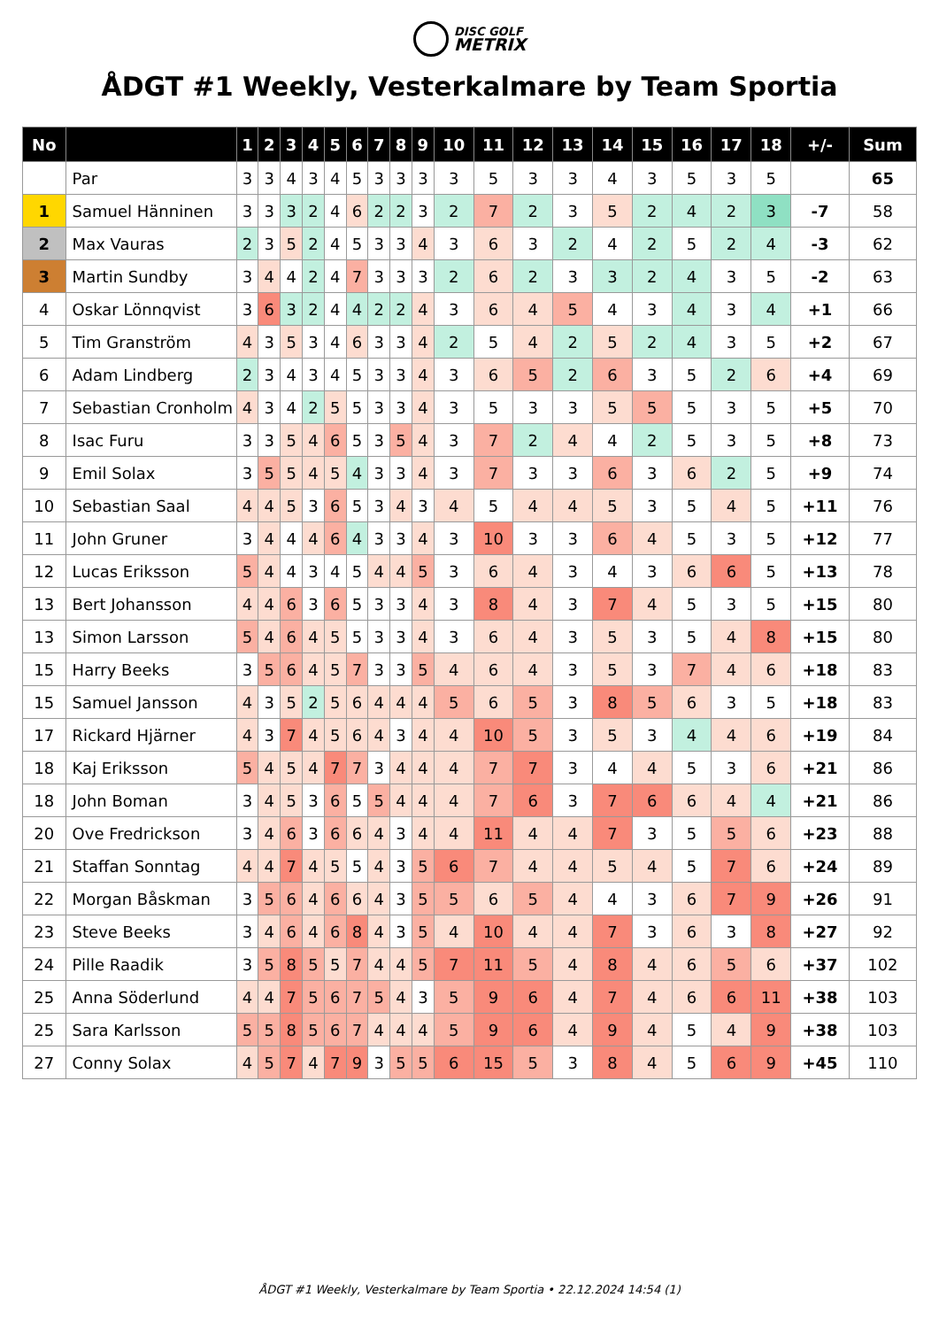DISC GOLF
METRIX
ÅDGT #1 Weekly, Vesterkalmare by Team Sportia
| No | | 1 | 2 | 3 | 4 | 5 | 6 | 7 | 8 | 9 | 10 | 11 | 12 | 13 | 14 | 15 | 16 | 17 | 18 | +/- | Sum |
| --- | --- | --- | --- | --- | --- | --- | --- | --- | --- | --- | --- | --- | --- | --- | --- | --- | --- | --- | --- | --- | --- |
| | Par | 3 | 3 | 4 | 3 | 4 | 5 | 3 | 3 | 3 | 3 | 5 | 3 | 3 | 4 | 3 | 5 | 3 | 5 | | 65 |
| 1 | Samuel Hänninen | 3 | 3 | 3 | 2 | 4 | 6 | 2 | 2 | 3 | 2 | 7 | 2 | 3 | 5 | 2 | 4 | 2 | 3 | -7 | 58 |
| 2 | Max Vauras | 2 | 3 | 5 | 2 | 4 | 5 | 3 | 3 | 4 | 3 | 6 | 3 | 2 | 4 | 2 | 5 | 2 | 4 | -3 | 62 |
| 3 | Martin Sundby | 3 | 4 | 4 | 2 | 4 | 7 | 3 | 3 | 3 | 2 | 6 | 2 | 3 | 3 | 2 | 4 | 3 | 5 | -2 | 63 |
| 4 | Oskar Lönnqvist | 3 | 6 | 3 | 2 | 4 | 4 | 2 | 2 | 4 | 3 | 6 | 4 | 5 | 4 | 3 | 4 | 3 | 4 | +1 | 66 |
| 5 | Tim Granström | 4 | 3 | 5 | 3 | 4 | 6 | 3 | 3 | 4 | 2 | 5 | 4 | 2 | 5 | 2 | 4 | 3 | 5 | +2 | 67 |
| 6 | Adam Lindberg | 2 | 3 | 4 | 3 | 4 | 5 | 3 | 3 | 4 | 3 | 6 | 5 | 2 | 6 | 3 | 5 | 2 | 6 | +4 | 69 |
| 7 | Sebastian Cronholm | 4 | 3 | 4 | 2 | 5 | 5 | 3 | 3 | 4 | 3 | 5 | 3 | 3 | 5 | 5 | 5 | 3 | 5 | +5 | 70 |
| 8 | Isac Furu | 3 | 3 | 5 | 4 | 6 | 5 | 3 | 5 | 4 | 3 | 7 | 2 | 4 | 4 | 2 | 5 | 3 | 5 | +8 | 73 |
| 9 | Emil Solax | 3 | 5 | 5 | 4 | 5 | 4 | 3 | 3 | 4 | 3 | 7 | 3 | 3 | 6 | 3 | 6 | 2 | 5 | +9 | 74 |
| 10 | Sebastian Saal | 4 | 4 | 5 | 3 | 6 | 5 | 3 | 4 | 3 | 4 | 5 | 4 | 4 | 5 | 3 | 5 | 4 | 5 | +11 | 76 |
| 11 | John Gruner | 3 | 4 | 4 | 4 | 6 | 4 | 3 | 3 | 4 | 3 | 10 | 3 | 3 | 6 | 4 | 5 | 3 | 5 | +12 | 77 |
| 12 | Lucas Eriksson | 5 | 4 | 4 | 3 | 4 | 5 | 4 | 4 | 5 | 3 | 6 | 4 | 3 | 4 | 3 | 6 | 6 | 5 | +13 | 78 |
| 13 | Bert Johansson | 4 | 4 | 6 | 3 | 6 | 5 | 3 | 3 | 4 | 3 | 8 | 4 | 3 | 7 | 4 | 5 | 3 | 5 | +15 | 80 |
| 13 | Simon Larsson | 5 | 4 | 6 | 4 | 5 | 5 | 3 | 3 | 4 | 3 | 6 | 4 | 3 | 5 | 3 | 5 | 4 | 8 | +15 | 80 |
| 15 | Harry Beeks | 3 | 5 | 6 | 4 | 5 | 7 | 3 | 3 | 5 | 4 | 6 | 4 | 3 | 5 | 3 | 7 | 4 | 6 | +18 | 83 |
| 15 | Samuel Jansson | 4 | 3 | 5 | 2 | 5 | 6 | 4 | 4 | 4 | 5 | 6 | 5 | 3 | 8 | 5 | 6 | 3 | 5 | +18 | 83 |
| 17 | Rickard Hjärner | 4 | 3 | 7 | 4 | 5 | 6 | 4 | 3 | 4 | 4 | 10 | 5 | 3 | 5 | 3 | 4 | 4 | 6 | +19 | 84 |
| 18 | Kaj Eriksson | 5 | 4 | 5 | 4 | 7 | 7 | 3 | 4 | 4 | 4 | 7 | 7 | 3 | 4 | 4 | 5 | 3 | 6 | +21 | 86 |
| 18 | John Boman | 3 | 4 | 5 | 3 | 6 | 5 | 5 | 4 | 4 | 4 | 7 | 6 | 3 | 7 | 6 | 6 | 4 | 4 | +21 | 86 |
| 20 | Ove Fredrickson | 3 | 4 | 6 | 3 | 6 | 6 | 4 | 3 | 4 | 4 | 11 | 4 | 4 | 7 | 3 | 5 | 5 | 6 | +23 | 88 |
| 21 | Staffan Sonntag | 4 | 4 | 7 | 4 | 5 | 5 | 4 | 3 | 5 | 6 | 7 | 4 | 4 | 5 | 4 | 5 | 7 | 6 | +24 | 89 |
| 22 | Morgan Båskman | 3 | 5 | 6 | 4 | 6 | 6 | 4 | 3 | 5 | 5 | 6 | 5 | 4 | 4 | 3 | 6 | 7 | 9 | +26 | 91 |
| 23 | Steve Beeks | 3 | 4 | 6 | 4 | 6 | 8 | 4 | 3 | 5 | 4 | 10 | 4 | 4 | 7 | 3 | 6 | 3 | 8 | +27 | 92 |
| 24 | Pille Raadik | 3 | 5 | 8 | 5 | 5 | 7 | 4 | 4 | 5 | 7 | 11 | 5 | 4 | 8 | 4 | 6 | 5 | 6 | +37 | 102 |
| 25 | Anna Söderlund | 4 | 4 | 7 | 5 | 6 | 7 | 5 | 4 | 3 | 5 | 9 | 6 | 4 | 7 | 4 | 6 | 6 | 11 | +38 | 103 |
| 25 | Sara Karlsson | 5 | 5 | 8 | 5 | 6 | 7 | 4 | 4 | 4 | 5 | 9 | 6 | 4 | 9 | 4 | 5 | 4 | 9 | +38 | 103 |
| 27 | Conny Solax | 4 | 5 | 7 | 4 | 7 | 9 | 3 | 5 | 5 | 6 | 15 | 5 | 3 | 8 | 4 | 5 | 6 | 9 | +45 | 110 |
ÅDGT #1 Weekly, Vesterkalmare by Team Sportia • 22.12.2024 14:54 (1)